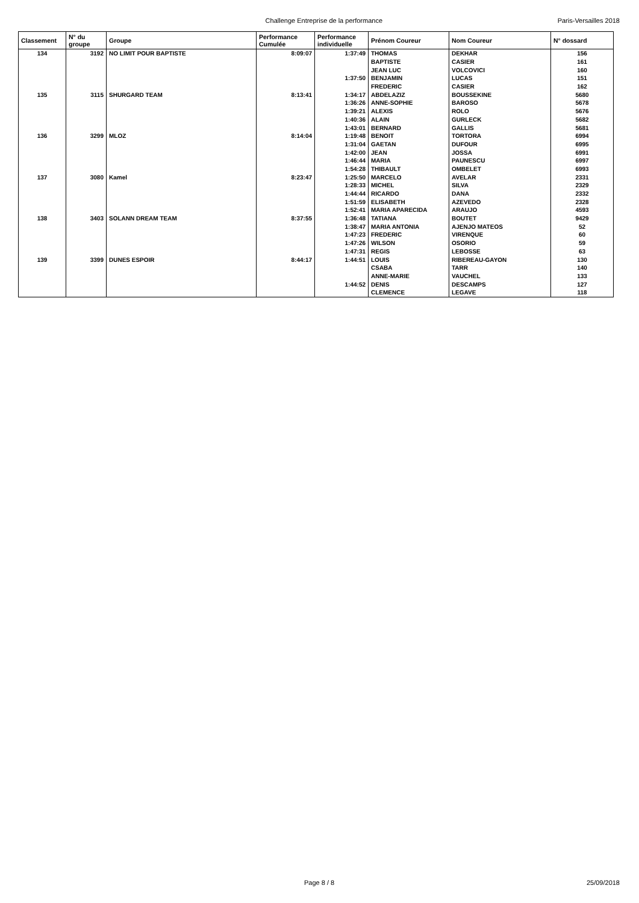Challenge Entreprise de la performance
Paris-Versailles 2018
| Classement | N° du groupe | Groupe | Performance Cumulée | Performance individuelle | Prénom Coureur | Nom Coureur | N° dossard |
| --- | --- | --- | --- | --- | --- | --- | --- |
| 134 | 3192 | NO LIMIT POUR BAPTISTE | 8:09:07 | 1:37:49 | THOMAS | DEKHAR | 156 |
| | | | | | BAPTISTE | CASIER | 161 |
| | | | | | JEAN LUC | VOLCOVICI | 160 |
| | | | | 1:37:50 | BENJAMIN | LUCAS | 151 |
| | | | | | FREDERIC | CASIER | 162 |
| 135 | 3115 | SHURGARD TEAM | 8:13:41 | 1:34:17 | ABDELAZIZ | BOUSSEKINE | 5680 |
| | | | | 1:36:26 | ANNE-SOPHIE | BAROSO | 5678 |
| | | | | 1:39:21 | ALEXIS | ROLO | 5676 |
| | | | | 1:40:36 | ALAIN | GURLECK | 5682 |
| | | | | 1:43:01 | BERNARD | GALLIS | 5681 |
| 136 | 3299 | MLOZ | 8:14:04 | 1:19:48 | BENOIT | TORTORA | 6994 |
| | | | | 1:31:04 | GAETAN | DUFOUR | 6995 |
| | | | | 1:42:00 | JEAN | JOSSA | 6991 |
| | | | | 1:46:44 | MARIA | PAUNESCU | 6997 |
| | | | | 1:54:28 | THIBAULT | OMBELET | 6993 |
| 137 | 3080 | Kamel | 8:23:47 | 1:25:50 | MARCELO | AVELAR | 2331 |
| | | | | 1:28:33 | MICHEL | SILVA | 2329 |
| | | | | 1:44:44 | RICARDO | DANA | 2332 |
| | | | | 1:51:59 | ELISABETH | AZEVEDO | 2328 |
| | | | | 1:52:41 | MARIA APARECIDA | ARAUJO | 4593 |
| 138 | 3403 | SOLANN DREAM TEAM | 8:37:55 | 1:36:48 | TATIANA | BOUTET | 9429 |
| | | | | 1:38:47 | MARIA ANTONIA | AJENJO MATEOS | 52 |
| | | | | 1:47:23 | FREDERIC | VIRENQUE | 60 |
| | | | | 1:47:26 | WILSON | OSORIO | 59 |
| | | | | 1:47:31 | REGIS | LEBOSSE | 63 |
| 139 | 3399 | DUNES ESPOIR | 8:44:17 | 1:44:51 | LOUIS | RIBEREAU-GAYON | 130 |
| | | | | | CSABA | TARR | 140 |
| | | | | | ANNE-MARIE | VAUCHEL | 133 |
| | | | | 1:44:52 | DENIS | DESCAMPS | 127 |
| | | | | | CLEMENCE | LEGAVE | 118 |
Page 8 / 8 25/09/2018